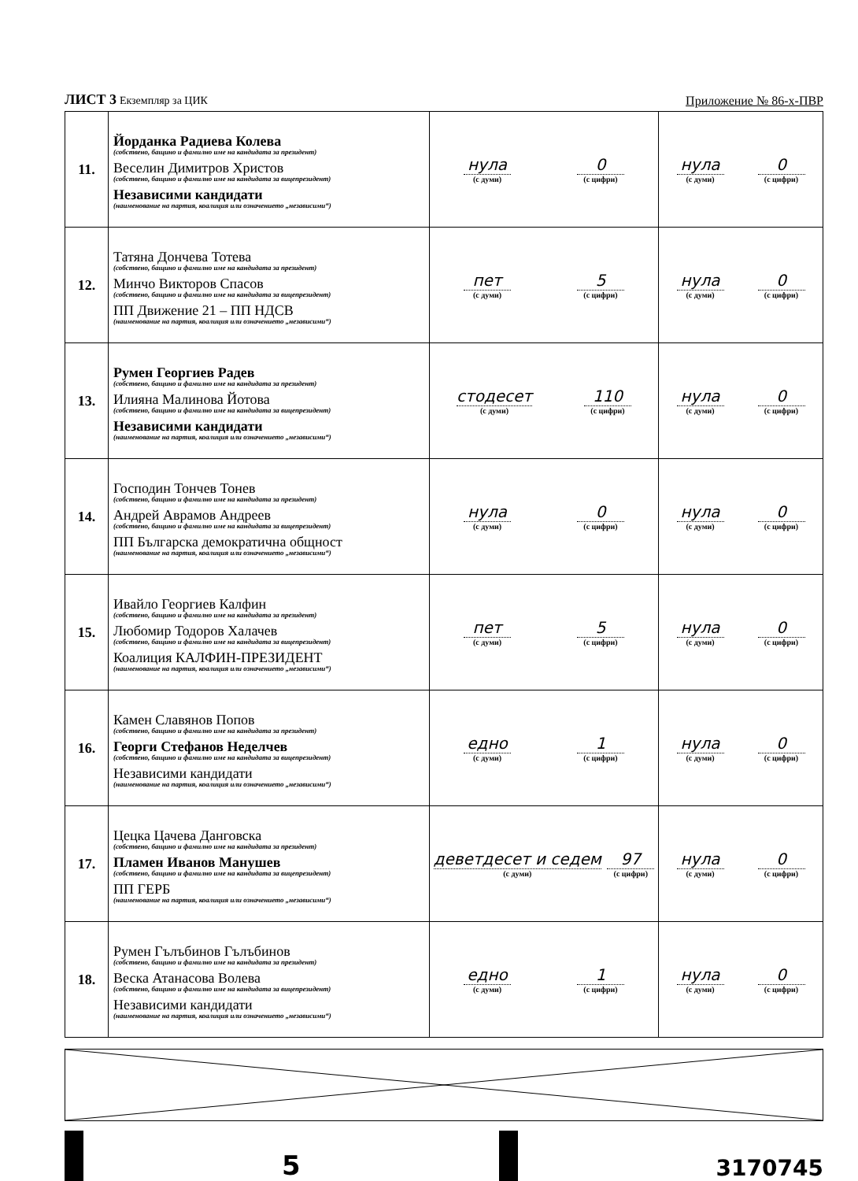ЛИСТ 3 Екземпляр за ЦИК
Приложение № 86-х-ПВР
| 11. | Йорданка Радиева Колева (собствено, бащино и фамилно име на кандидата за президент) Веселин Димитров Христов (собствено, бащино и фамилно име на кандидата за вицепрезидент) Независими кандидати (наименование на партия, коалиция или означението „независими“) | нула (с думи) 0 (с цифри) | нула (с думи) 0 (с цифри) |
| 12. | Татяна Дончева Тотева (собствено, бащино и фамилно име на кандидата за президент) Минчо Викторов Спасов (собствено, бащино и фамилно име на кандидата за вицепрезидент) ПП Движение 21 – ПП НДСВ (наименование на партия, коалиция или означението „независими“) | пет (с думи) 5 (с цифри) | нула (с думи) 0 (с цифри) |
| 13. | Румен Георгиев Радев (собствено, бащино и фамилно име на кандидата за президент) Илияна Малинова Йотова (собствено, бащино и фамилно име на кандидата за вицепрезидент) Независими кандидати (наименование на партия, коалиция или означението „независими“) | стодесет (с думи) 110 (с цифри) | нула (с думи) 0 (с цифри) |
| 14. | Господин Тончев Тонев (собствено, бащино и фамилно име на кандидата за президент) Андрей Аврамов Андреев (собствено, бащино и фамилно име на кандидата за вицепрезидент) ПП Българска демократична общност (наименование на партия, коалиция или означението „независими“) | нула (с думи) 0 (с цифри) | нула (с думи) 0 (с цифри) |
| 15. | Ивайло Георгиев Калфин (собствено, бащино и фамилно име на кандидата за президент) Любомир Тодоров Халачев (собствено, бащино и фамилно име на кандидата за вицепрезидент) Коалиция КАЛФИН-ПРЕЗИДЕНТ (наименование на партия, коалиция или означението „независими“) | пет (с думи) 5 (с цифри) | нула (с думи) 0 (с цифри) |
| 16. | Камен Славянов Попов (собствено, бащино и фамилно име на кандидата за президент) Георги Стефанов Неделчев (собствено, бащино и фамилно име на кандидата за вицепрезидент) Независими кандидати (наименование на партия, коалиция или означението „независими“) | едно (с думи) 1 (с цифри) | нула (с думи) 0 (с цифри) |
| 17. | Цецка Цачева Данговска (собствено, бащино и фамилно име на кандидата за президент) Пламен Иванов Манушев (собствено, бащино и фамилно име на кандидата за вицепрезидент) ПП ГЕРБ (наименование на партия, коалиция или означението „независими“) | деветдесет и седем (с думи) 97 (с цифри) | нула (с думи) 0 (с цифри) |
| 18. | Румен Гълъбинов Гълъбинов (собствено, бащино и фамилно име на кандидата за президент) Веска Атанасова Волева (собствено, бащино и фамилно име на кандидата за вицепрезидент) Независими кандидати (наименование на партия, коалиция или означението „независими“) | едно (с думи) 1 (с цифри) | нула (с думи) 0 (с цифри) |
5
3170745